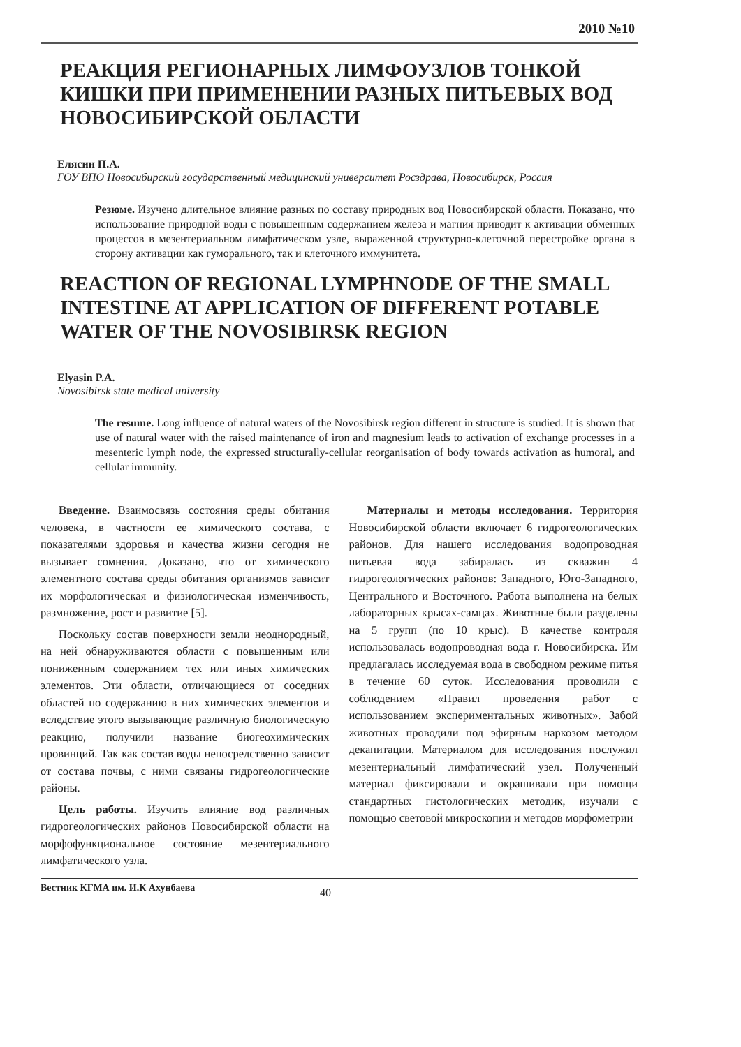2010 №10
РЕАКЦИЯ РЕГИОНАРНЫХ ЛИМФОУЗЛОВ ТОНКОЙ КИШКИ ПРИ ПРИМЕНЕНИИ РАЗНЫХ ПИТЬЕВЫХ ВОД НОВОСИБИРСКОЙ ОБЛАСТИ
Елясин П.А.
ГОУ ВПО Новосибирский государственный медицинский университет Росздрава, Новосибирск, Россия
Резюме. Изучено длительное влияние разных по составу природных вод Новосибирской области. Показано, что использование природной воды с повышенным содержанием железа и магния приводит к активации обменных процессов в мезентериальном лимфатическом узле, выраженной структурно-клеточной перестройке органа в сторону активации как гуморального, так и клеточного иммунитета.
REACTION OF REGIONAL LYMPHNODE OF THE SMALL INTESTINE AT APPLICATION OF DIFFERENT POTABLE WATER OF THE NOVOSIBIRSK REGION
Elyasin P.A.
Novosibirsk state medical university
The resume. Long influence of natural waters of the Novosibirsk region different in structure is studied. It is shown that use of natural water with the raised maintenance of iron and magnesium leads to activation of exchange processes in a mesenteric lymph node, the expressed structurally-cellular reorganisation of body towards activation as humoral, and cellular immunity.
Введение. Взаимосвязь состояния среды обитания человека, в частности ее химического состава, с показателями здоровья и качества жизни сегодня не вызывает сомнения. Доказано, что от химического элементного состава среды обитания организмов зависит их морфологическая и физиологическая изменчивость, размножение, рост и развитие [5].
Поскольку состав поверхности земли неоднородный, на ней обнаруживаются области с повышенным или пониженным содержанием тех или иных химических элементов. Эти области, отличающиеся от соседних областей по содержанию в них химических элементов и вследствие этого вызывающие различную биологическую реакцию, получили название биогеохимических провинций. Так как состав воды непосредственно зависит от состава почвы, с ними связаны гидрогеологические районы.
Цель работы. Изучить влияние вод различных гидрогеологических районов Новосибирской области на морфофункциональное состояние мезентериального лимфатического узла.
Материалы и методы исследования. Территория Новосибирской области включает 6 гидрогеологических районов. Для нашего исследования водопроводная питьевая вода забиралась из скважин 4 гидрогеологических районов: Западного, Юго-Западного, Центрального и Восточного. Работа выполнена на белых лабораторных крысах-самцах. Животные были разделены на 5 групп (по 10 крыс). В качестве контроля использовалась водопроводная вода г. Новосибирска. Им предлагалась исследуемая вода в свободном режиме питья в течение 60 суток. Исследования проводили с соблюдением «Правил проведения работ с использованием экспериментальных животных». Забой животных проводили под эфирным наркозом методом декапитации. Материалом для исследования послужил мезентериальный лимфатический узел. Полученный материал фиксировали и окрашивали при помощи стандартных гистологических методик, изучали с помощью световой микроскопии и методов морфометрии
Вестник КГМА им. И.К Ахунбаева 40